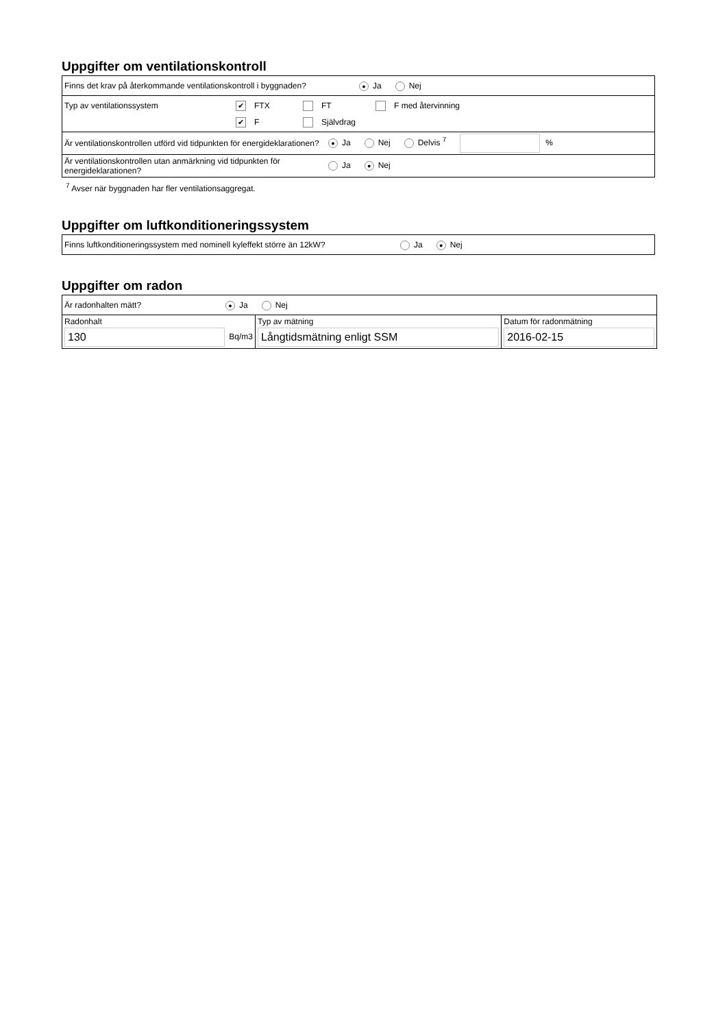Uppgifter om ventilationskontroll
| Finns det krav på återkommande ventilationskontroll i byggnaden? ● Ja Nej |
| Typ av ventilationssystem ✔ FTX FT F med återvinning ✔ F Självdrag |
| Är ventilationskontrollen utförd vid tidpunkten för energideklarationen? ● Ja Nej Delvis <sup>7</sup> % |
| Är ventilationskontrollen utan anmärkning vid tidpunkten för energideklarationen? Ja ● Nej |
<sup>7</sup> Avser när byggnaden har fler ventilationsaggregat.
Uppgifter om luftkonditioneringssystem
| Finns luftkonditioneringssystem med nominell kyleffekt större än 12kW? Ja ● Nej |
Uppgifter om radon
| Är radonhalten mätt? ● Ja Nej | | |
| Radonhalt 130 Bq/m3 | Typ av mätning Långtidsmätning enligt SSM | Datum för radonmätning 2016-02-15 |